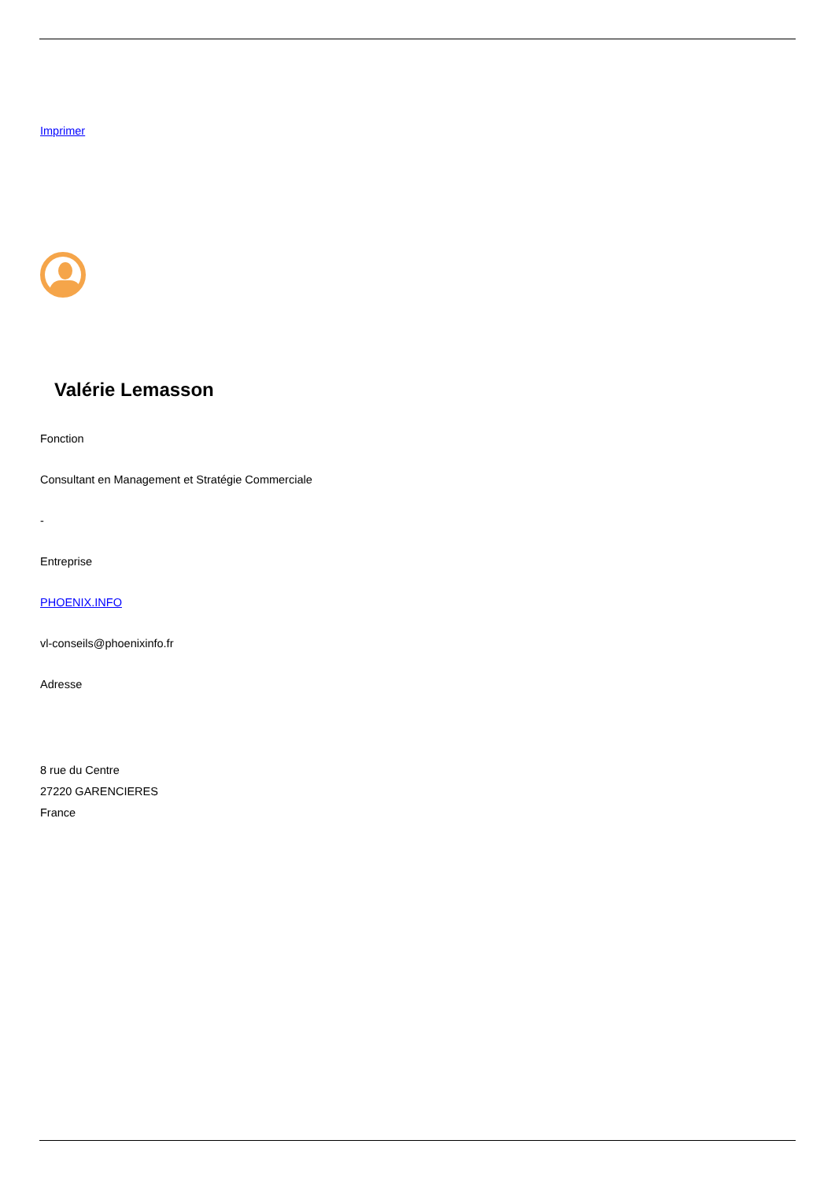Imprimer
Valérie Lemasson
Fonction
Consultant en Management et Stratégie Commerciale
-
Entreprise
PHOENIX.INFO
vl-conseils@phoenixinfo.fr
Adresse
8 rue du Centre
27220 GARENCIERES
France